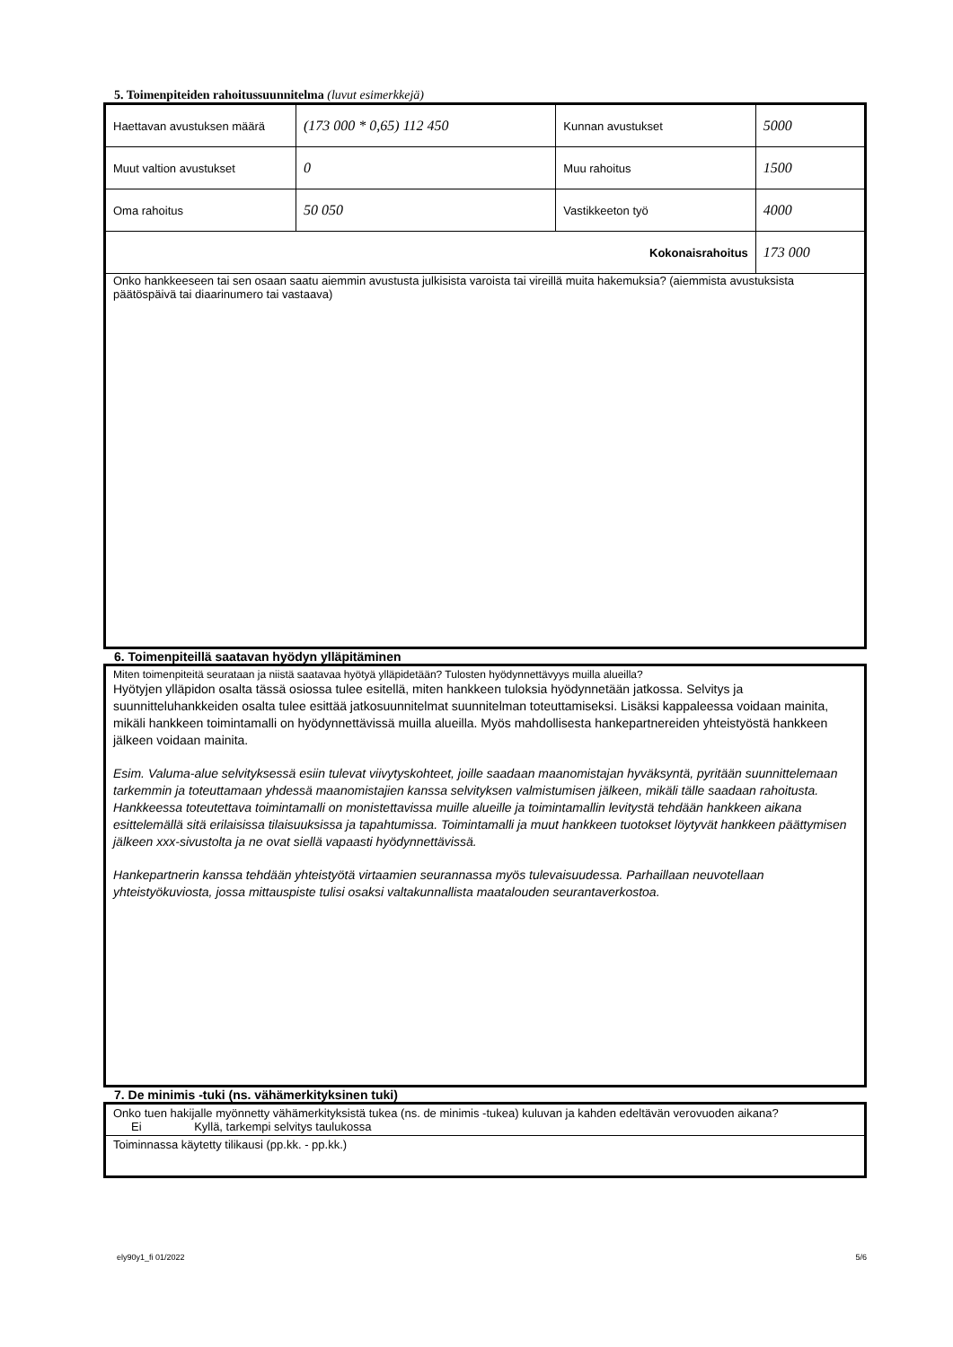5. Toimenpiteiden rahoitussuunnitelma (luvut esimerkkejä)
| Haettavan avustuksen määrä | (173 000 * 0,65) 112 450 | Kunnan avustukset | 5000 |
| Muut valtion avustukset | 0 | Muu rahoitus | 1500 |
| Oma rahoitus | 50 050 | Vastikkeeton työ | 4000 |
| Kokonaisrahoitus | | | 173 000 |
| Onko hankkeeseen tai sen osaan saatu aiemmin avustusta julkisista varoista tai vireillä muita hakemuksia? (aiemmista avustuksista päätöspäivä tai diaarinumero tai vastaava) | | | |
6. Toimenpiteillä saatavan hyödyn ylläpitäminen
Miten toimenpiteitä seurataan ja niistä saatavaa hyötyä ylläpidetään? Tulosten hyödynnettävyys muilla alueilla?
Hyötyjen ylläpidon osalta tässä osiossa tulee esitellä, miten hankkeen tuloksia hyödynnetään jatkossa. Selvitys ja suunnitteluhankkeiden osalta tulee esittää jatkosuunnitelmat suunnitelman toteuttamiseksi. Lisäksi kappaleessa voidaan mainita, mikäli hankkeen toimintamalli on hyödynnettävissä muilla alueilla. Myös mahdollisesta hankepartnereiden yhteistyöstä hankkeen jälkeen voidaan mainita.
Esim. Valuma-alue selvityksessä esiin tulevat viivytyskohteet, joille saadaan maanomistajan hyväksyntä, pyritään suunnittelemaan tarkemmin ja toteuttamaan yhdessä maanomistajien kanssa selvityksen valmistumisen jälkeen, mikäli tälle saadaan rahoitusta. Hankkeessa toteutettava toimintamalli on monistettavissa muille alueille ja toimintamallin levitystä tehdään hankkeen aikana esittelemällä sitä erilaisissa tilaisuuksissa ja tapahtumissa. Toimintamalli ja muut hankkeen tuotokset löytyvät hankkeen päättymisen jälkeen xxx-sivustolta ja ne ovat siellä vapaasti hyödynnettävissä.
Hankepartnerin kanssa tehdään yhteistyötä virtaamien seurannassa myös tulevaisuudessa. Parhaillaan neuvotellaan yhteistyökuviosta, jossa mittauspiste tulisi osaksi valtakunnallista maatalouden seurantaverkostoa.
7. De minimis -tuki (ns. vähämerkityksinen tuki)
Onko tuen hakijalle myönnetty vähämerkityksistä tukea (ns. de minimis -tukea) kuluvan ja kahden edeltävän verovuoden aikana?
Ei Kyllä, tarkempi selvitys taulukossa
Toiminnassa käytetty tilikausi (pp.kk. - pp.kk.)
ely90y1_fi 01/2022 5/6